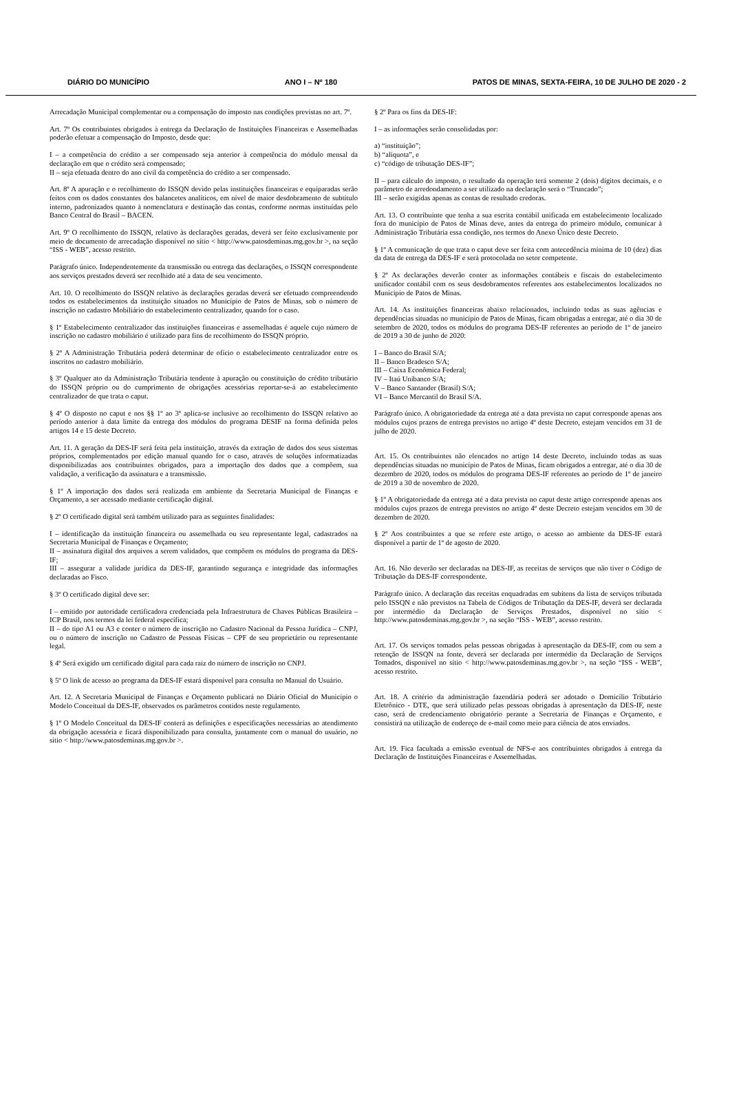DIÁRIO DO MUNICÍPIO ANO I – Nº 180 PATOS DE MINAS, SEXTA-FEIRA, 10 DE JULHO DE 2020 - 2
Arrecadação Municipal complementar ou a compensação do imposto nas condições previstas no art. 7º.
Art. 7º Os contribuintes obrigados à entrega da Declaração de Instituições Financeiras e Assemelhadas poderão efetuar a compensação do Imposto, desde que:
I – a competência do crédito a ser compensado seja anterior à competência do módulo mensal da declaração em que o crédito será compensado;
II – seja efetuada dentro do ano civil da competência do crédito a ser compensado.
Art. 8º A apuração e o recolhimento do ISSQN devido pelas instituições financeiras e equiparadas serão feitos com os dados constantes dos balancetes analíticos, em nível de maior desdobramento de subtítulo interno, padronizados quanto à nomenclatura e destinação das contas, conforme normas instituídas pelo Banco Central do Brasil – BACEN.
Art. 9º O recolhimento do ISSQN, relativo às declarações geradas, deverá ser feito exclusivamente por meio de documento de arrecadação disponível no sítio < http://www.patosdeminas.mg.gov.br >, na seção “ISS - WEB”, acesso restrito.
Parágrafo único. Independentemente da transmissão ou entrega das declarações, o ISSQN correspondente aos serviços prestados deverá ser recolhido até a data de seu vencimento.
Art. 10. O recolhimento do ISSQN relativo às declarações geradas deverá ser efetuado compreendendo todos os estabelecimentos da instituição situados no Município de Patos de Minas, sob o número de inscrição no cadastro Mobiliário do estabelecimento centralizador, quando for o caso.
§ 1º Estabelecimento centralizador das instituições financeiras e assemelhadas é aquele cujo número de inscrição no cadastro mobiliário é utilizado para fins de recolhimento do ISSQN próprio.
§ 2º A Administração Tributária poderá determinar de ofício o estabelecimento centralizador entre os inscritos no cadastro mobiliário.
§ 3º Qualquer ato da Administração Tributária tendente à apuração ou constituição do crédito tributário do ISSQN próprio ou do cumprimento de obrigações acessórias reportar-se-á ao estabelecimento centralizador de que trata o caput.
§ 4º O disposto no caput e nos §§ 1º ao 3º aplica-se inclusive ao recolhimento do ISSQN relativo ao período anterior à data limite da entrega dos módulos do programa DESIF na forma definida pelos artigos 14 e 15 deste Decreto.
Art. 11. A geração da DES-IF será feita pela instituição, através da extração de dados dos seus sistemas próprios, complementados por edição manual quando for o caso, através de soluções informatizadas disponibilizadas aos contribuintes obrigados, para a importação dos dados que a compõem, sua validação, a verificação da assinatura e a transmissão.
§ 1º A importação dos dados será realizada em ambiente da Secretaria Municipal de Finanças e Orçamento, a ser acessado mediante certificação digital.
§ 2º O certificado digital será também utilizado para as seguintes finalidades:
I – identificação da instituição financeira ou assemelhada ou seu representante legal, cadastrados na Secretaria Municipal de Finanças e Orçamento;
II – assinatura digital dos arquivos a serem validados, que compõem os módulos do programa da DES-IF;
III – assegurar a validade jurídica da DES-IF, garantindo segurança e integridade das informações declaradas ao Fisco.
§ 3º O certificado digital deve ser:
I – emitido por autoridade certificadora credenciada pela Infraestrutura de Chaves Públicas Brasileira – ICP Brasil, nos termos da lei federal específica;
II – do tipo A1 ou A3 e conter o número de inscrição no Cadastro Nacional da Pessoa Jurídica – CNPJ, ou o número de inscrição no Cadastro de Pessoas Físicas – CPF de seu proprietário ou representante legal.
§ 4º Será exigido um certificado digital para cada raiz do número de inscrição no CNPJ.
§ 5º O link de acesso ao programa da DES-IF estará disponível para consulta no Manual do Usuário.
Art. 12. A Secretaria Municipal de Finanças e Orçamento publicará no Diário Oficial do Município o Modelo Conceitual da DES-IF, observados os parâmetros contidos neste regulamento.
§ 1º O Modelo Conceitual da DES-IF conterá as definições e especificações necessárias ao atendimento da obrigação acessória e ficará disponibilizado para consulta, juntamente com o manual do usuário, no sítio < http://www.patosdeminas.mg.gov.br >.
§ 2º Para os fins da DES-IF:
I – as informações serão consolidadas por:
a) “instituição”;
b) “alíquota”, e
c) “código de tributação DES-IF”;
II – para cálculo do imposto, o resultado da operação terá somente 2 (dois) dígitos decimais, e o parâmetro de arredondamento a ser utilizado na declaração será o “Truncado”;
III – serão exigidas apenas as contas de resultado credoras.
Art. 13. O contribuinte que tenha a sua escrita contábil unificada em estabelecimento localizado fora do município de Patos de Minas deve, antes da entrega do primeiro módulo, comunicar à Administração Tributária essa condição, nos termos do Anexo Único deste Decreto.
§ 1º A comunicação de que trata o caput deve ser feita com antecedência mínima de 10 (dez) dias da data de entrega da DES-IF e será protocolada no setor competente.
§ 2º As declarações deverão conter as informações contábeis e fiscais do estabelecimento unificador contábil com os seus desdobramentos referentes aos estabelecimentos localizados no Município de Patos de Minas.
Art. 14. As instituições financeiras abaixo relacionados, incluindo todas as suas agências e dependências situadas no município de Patos de Minas, ficam obrigadas a entregar, até o dia 30 de setembro de 2020, todos os módulos do programa DES-IF referentes ao período de 1º de janeiro de 2019 a 30 de junho de 2020:
I – Banco do Brasil S/A;
II – Banco Bradesco S/A;
III – Caixa Econômica Federal;
IV – Itaú Unibanco S/A;
V – Banco Santander (Brasil) S/A;
VI – Banco Mercantil do Brasil S/A.
Parágrafo único. A obrigatoriedade da entrega até a data prevista no caput corresponde apenas aos módulos cujos prazos de entrega previstos no artigo 4º deste Decreto, estejam vencidos em 31 de julho de 2020.
Art. 15. Os contribuintes não elencados no artigo 14 deste Decreto, incluindo todas as suas dependências situadas no município de Patos de Minas, ficam obrigados a entregar, até o dia 30 de dezembro de 2020, todos os módulos do programa DES-IF referentes ao período de 1º de janeiro de 2019 a 30 de novembro de 2020.
§ 1º A obrigatoriedade da entrega até a data prevista no caput deste artigo corresponde apenas aos módulos cujos prazos de entrega previstos no artigo 4º deste Decreto estejam vencidos em 30 de dezembro de 2020.
§ 2º Aos contribuintes a que se refere este artigo, o acesso ao ambiente da DES-IF estará disponível a partir de 1º de agosto de 2020.
Art. 16. Não deverão ser declaradas na DES-IF, as receitas de serviços que não tiver o Código de Tributação da DES-IF correspondente.
Parágrafo único. A declaração das receitas enquadradas em subitens da lista de serviços tributada pelo ISSQN e não previstos na Tabela de Códigos de Tributação da DES-IF, deverá ser declarada por intermédio da Declaração de Serviços Prestados, disponível no sítio < http://www.patosdeminas.mg.gov.br >, na seção “ISS - WEB”, acesso restrito.
Art. 17. Os serviços tomados pelas pessoas obrigadas à apresentação da DES-IF, com ou sem a retenção de ISSQN na fonte, deverá ser declarada por intermédio da Declaração de Serviços Tomados, disponível no sítio < http://www.patosdeminas.mg.gov.br >, na seção “ISS - WEB”, acesso restrito.
Art. 18. A critério da administração fazendária poderá ser adotado o Domicílio Tributário Eletrônico - DTE, que será utilizado pelas pessoas obrigadas à apresentação da DES-IF, neste caso, será de credenciamento obrigatório perante a Secretaria de Finanças e Orçamento, e consistirá na utilização de endereço de e-mail como meio para ciência de atos enviados.
Art. 19. Fica facultada a emissão eventual de NFS-e aos contribuintes obrigados à entrega da Declaração de Instituições Financeiras e Assemelhadas.